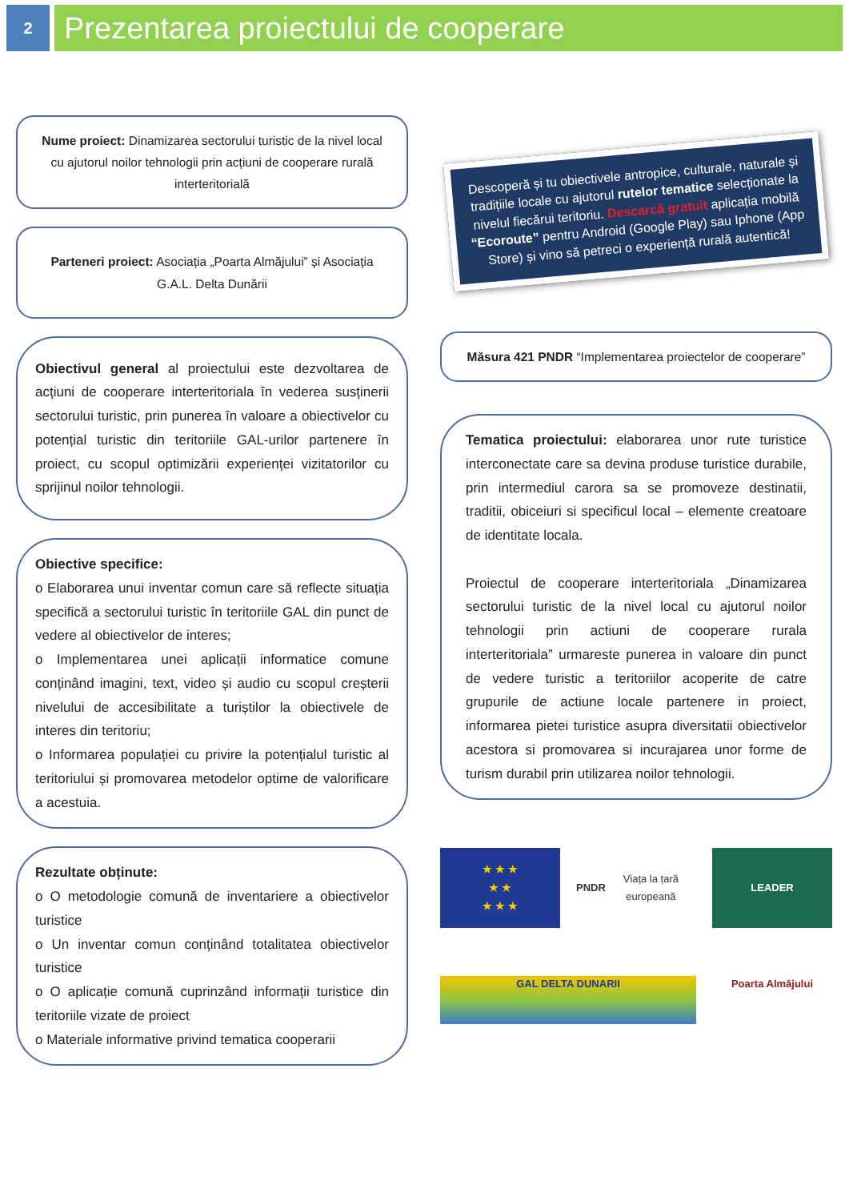2
Prezentarea proiectului de cooperare
Nume proiect: Dinamizarea sectorului turistic de la nivel local cu ajutorul noilor tehnologii prin acțiuni de cooperare rurală interteritorială
Parteneri proiect: Asociația „Poarta Almăjului” și Asociația G.A.L. Delta Dunării
Obiectivul general al proiectului este dezvoltarea de acțiuni de cooperare interteritoriala în vederea susținerii sectorului turistic, prin punerea în valoare a obiectivelor cu potențial turistic din teritoriile GAL-urilor partenere în proiect, cu scopul optimizării experienței vizitatorilor cu sprijinul noilor tehnologii.
Obiective specifice:
o Elaborarea unui inventar comun care să reflecte situația specifică a sectorului turistic în teritoriile GAL din punct de vedere al obiectivelor de interes;
o Implementarea unei aplicații informatice comune conținând imagini, text, video și audio cu scopul creșterii nivelului de accesibilitate a turiștilor la obiectivele de interes din teritoriu;
o Informarea populației cu privire la potențialul turistic al teritoriului și promovarea metodelor optime de valorificare a acestuia.
Rezultate obținute:
o O metodologie comună de inventariere a obiectivelor turistice
o Un inventar comun conținând totalitatea obiectivelor turistice
o O aplicație comună cuprinzând informații turistice din teritoriile vizate de proiect
o Materiale informative privind tematica cooperarii
Descoperă și tu obiectivele antropice, culturale, naturale și tradițiile locale cu ajutorul rutelor tematice selecționate la nivelul fiecărui teritoriu. Descarcă gratuit aplicația mobilă “Ecoroute” pentru Android (Google Play) sau Iphone (App Store) și vino să petreci o experiență rurală autentică!
Măsura 421 PNDR “Implementarea proiectelor de cooperare”
Tematica proiectului: elaborarea unor rute turistice interconectate care sa devina produse turistice durabile, prin intermediul carora sa se promoveze destinatii, traditii, obiceiuri si specificul local – elemente creatoare de identitate locala.
Proiectul de cooperare interteritoriala „Dinamizarea sectorului turistic de la nivel local cu ajutorul noilor tehnologii prin actiuni de cooperare rurala interteritoriala” urmareste punerea in valoare din punct de vedere turistic a teritoriilor acoperite de catre grupurile de actiune locale partenere in proiect, informarea pietei turistice asupra diversitatii obiectivelor acestora si promovarea si incurajarea unor forme de turism durabil prin utilizarea noilor tehnologii.
★ ★ ★
★ ★
★ ★ ★
PNDR
Viața la țară europeană
LEADER
GAL DELTA DUNARII
Poarta Almăjului